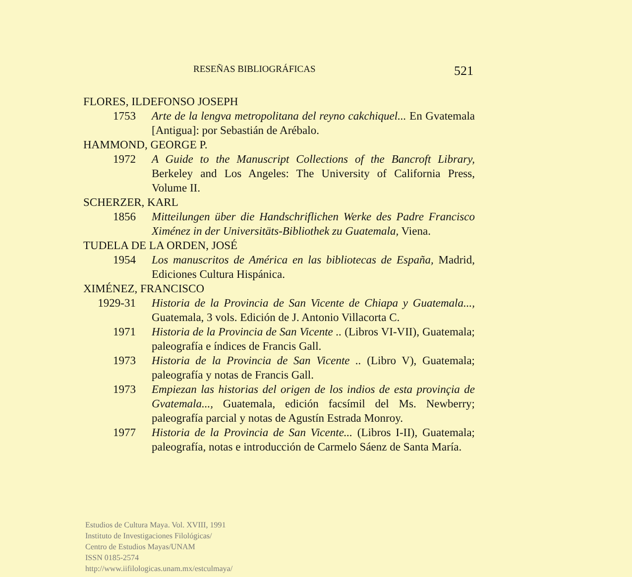RESEÑAS BIBLIOGRÁFICAS 521
FLORES, ILDEFONSO JOSEPH
1753 Arte de la lengva metropolitana del reyno cakchiquel... En Gvatemala [Antigua]: por Sebastián de Arébalo.
HAMMOND, GEORGE P.
1972 A Guide to the Manuscript Collections of the Bancroft Library, Berkeley and Los Angeles: The University of California Press, Volume II.
SCHERZER, KARL
1856 Mitteilungen über die Handschriflichen Werke des Padre Francisco Ximénez in der Universitäts-Bibliothek zu Guatemala, Viena.
TUDELA DE LA ORDEN, JOSÉ
1954 Los manuscritos de América en las bibliotecas de España, Madrid, Ediciones Cultura Hispánica.
XIMÉNEZ, FRANCISCO
1929-31 Historia de la Provincia de San Vicente de Chiapa y Guatemala..., Guatemala, 3 vols. Edición de J. Antonio Villacorta C.
1971 Historia de la Provincia de San Vicente .. (Libros VI-VII), Guatemala; paleografía e índices de Francis Gall.
1973 Historia de la Provincia de San Vicente .. (Libro V), Guatemala; paleografía y notas de Francis Gall.
1973 Empiezan las historias del origen de los indios de esta provinçia de Gvatemala..., Guatemala, edición facsímil del Ms. Newberry; paleografía parcial y notas de Agustín Estrada Monroy.
1977 Historia de la Provincia de San Vicente... (Libros I-II), Guatemala; paleografía, notas e introducción de Carmelo Sáenz de Santa María.
Estudios de Cultura Maya. Vol. XVIII, 1991
Instituto de Investigaciones Filológicas/
Centro de Estudios Mayas/UNAM
ISSN 0185-2574
http://www.iifilologicas.unam.mx/estculmaya/